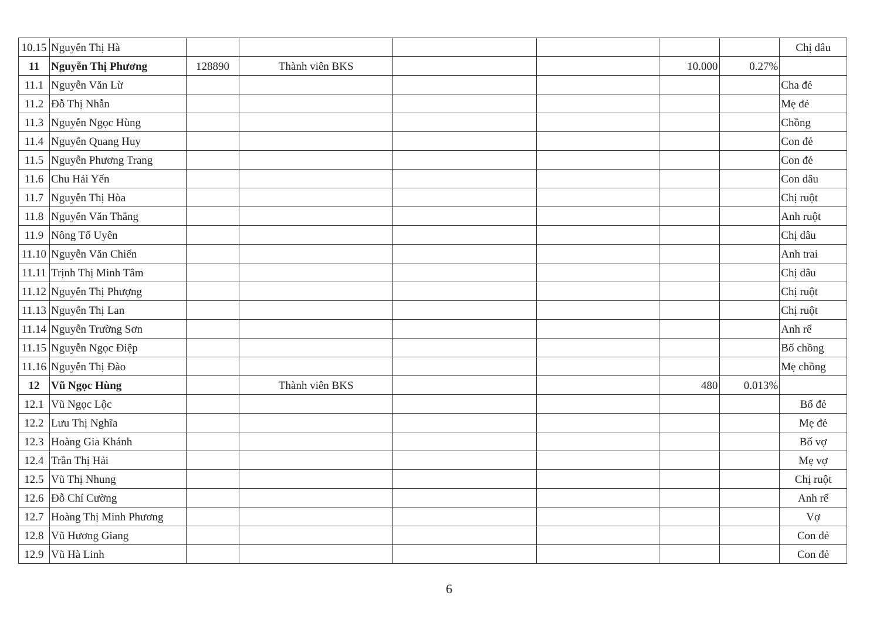| 10.15 | Nguyễn Thị Hà | | | | | | | Chị dâu |
| 11 | Nguyễn Thị Phương | 128890 | Thành viên BKS | | | 10.000 | 0.27% | |
| 11.1 | Nguyễn Văn Lừ | | | | | | | Cha đẻ |
| 11.2 | Đỗ Thị Nhẫn | | | | | | | Mẹ đẻ |
| 11.3 | Nguyễn Ngọc Hùng | | | | | | | Chồng |
| 11.4 | Nguyễn Quang Huy | | | | | | | Con đẻ |
| 11.5 | Nguyễn Phương Trang | | | | | | | Con đẻ |
| 11.6 | Chu Hải Yến | | | | | | | Con dâu |
| 11.7 | Nguyễn Thị Hòa | | | | | | | Chị ruột |
| 11.8 | Nguyễn Văn Thắng | | | | | | | Anh ruột |
| 11.9 | Nông Tố Uyên | | | | | | | Chị dâu |
| 11.10 | Nguyễn Văn Chiến | | | | | | | Anh trai |
| 11.11 | Trịnh Thị Minh Tâm | | | | | | | Chị dâu |
| 11.12 | Nguyễn Thị Phượng | | | | | | | Chị ruột |
| 11.13 | Nguyễn Thị Lan | | | | | | | Chị ruột |
| 11.14 | Nguyễn Trường Sơn | | | | | | | Anh rể |
| 11.15 | Nguyễn Ngọc Điệp | | | | | | | Bố chồng |
| 11.16 | Nguyễn Thị Đào | | | | | | | Mẹ chồng |
| 12 | Vũ Ngọc Hùng | | Thành viên BKS | | | 480 | 0.013% | |
| 12.1 | Vũ Ngọc Lộc | | | | | | | Bố đẻ |
| 12.2 | Lưu Thị Nghĩa | | | | | | | Mẹ đẻ |
| 12.3 | Hoàng Gia Khánh | | | | | | | Bố vợ |
| 12.4 | Trần Thị Hải | | | | | | | Mẹ vợ |
| 12.5 | Vũ Thị Nhung | | | | | | | Chị ruột |
| 12.6 | Đỗ Chí Cường | | | | | | | Anh rể |
| 12.7 | Hoàng Thị Minh Phương | | | | | | | Vợ |
| 12.8 | Vũ Hương Giang | | | | | | | Con đẻ |
| 12.9 | Vũ Hà Linh | | | | | | | Con đẻ |
6